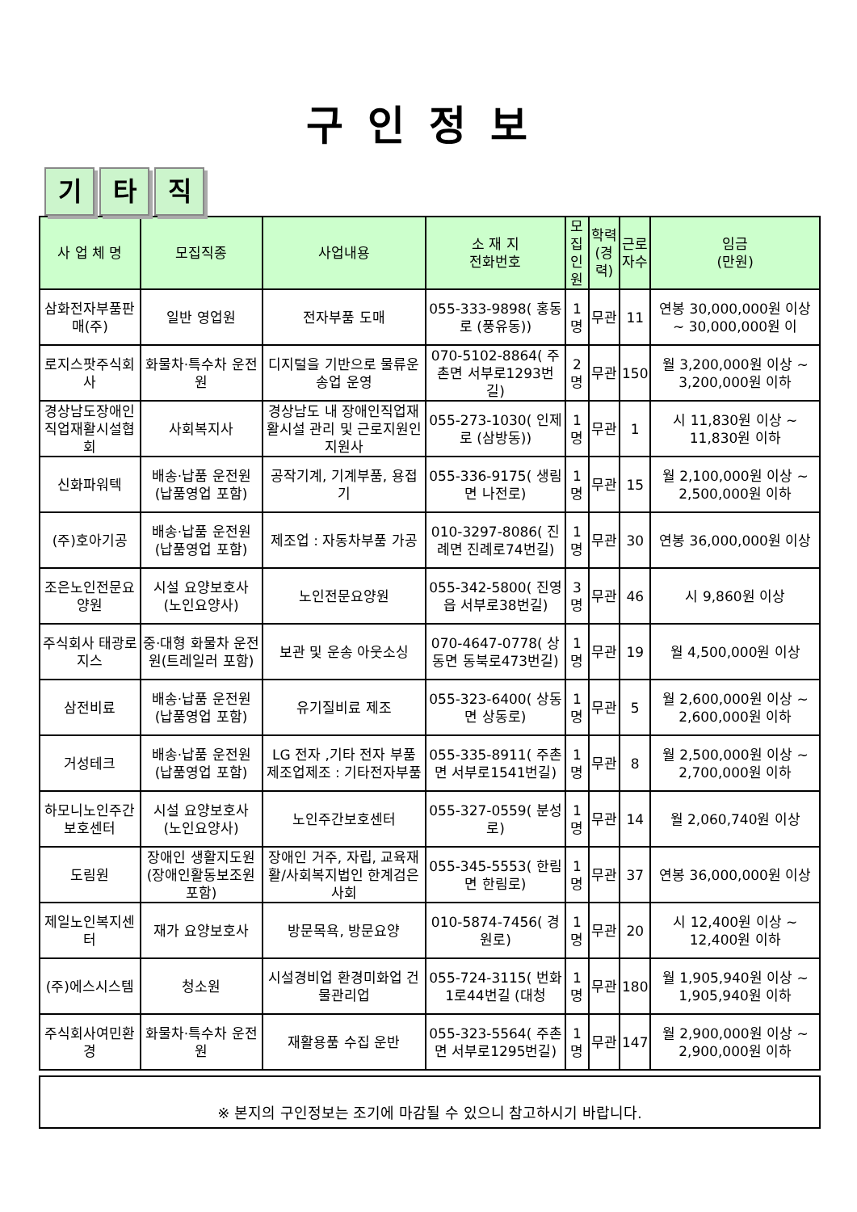구인정보
기 타 직
| 사 업 체 명 | 모집직종 | 사업내용 | 소 재 지 전화번호 | 모집 인원 | 학력 (경력) | 근로 자수 | 임금 (만원) |
| --- | --- | --- | --- | --- | --- | --- | --- |
| 삼화전자부품판매(주) | 일반 영업원 | 전자부품 도매 | 055-333-9898( 홍동로 (풍유동)) | 1명 | 무관 | 11 | 연봉 30,000,000원 이상 ~ 30,000,000원 이 |
| 로지스팟주식회사 | 화물차·특수차 운전원 | 디지털을 기반으로 물류운송업 운영 | 070-5102-8864( 주촌면 서부로1293번길) | 2명 | 무관 | 150 | 월 3,200,000원 이상 ~ 3,200,000원 이하 |
| 경상남도장애인직업재활시설협회 | 사회복지사 | 경상남도 내 장애인직업재활시설 관리 및 근로지원인 지원사 | 055-273-1030( 인제로 (삼방동)) | 1명 | 무관 | 1 | 시 11,830원 이상 ~ 11,830원 이하 |
| 신화파워텍 | 배송·납품 운전원 (납품영업 포함) | 공작기계, 기계부품, 용접기 | 055-336-9175( 생림면 나전로) | 1명 | 무관 | 15 | 월 2,100,000원 이상 ~ 2,500,000원 이하 |
| (주)호아기공 | 배송·납품 운전원 (납품영업 포함) | 제조업 : 자동차부품 가공 | 010-3297-8086( 진례면 진례로74번길) | 1명 | 무관 | 30 | 연봉 36,000,000원 이상 |
| 조은노인전문요양원 | 시설 요양보호사 (노인요양사) | 노인전문요양원 | 055-342-5800( 진영읍 서부로38번길) | 3명 | 무관 | 46 | 시 9,860원 이상 |
| 주식회사 태광로지스 | 중·대형 화물차 운전원(트레일러 포함) | 보관 및 운송 아웃소싱 | 070-4647-0778( 상동면 동북로473번길) | 1명 | 무관 | 19 | 월 4,500,000원 이상 |
| 삼전비료 | 배송·납품 운전원 (납품영업 포함) | 유기질비료 제조 | 055-323-6400( 상동면 상동로) | 1명 | 무관 | 5 | 월 2,600,000원 이상 ~ 2,600,000원 이하 |
| 거성테크 | 배송·납품 운전원 (납품영업 포함) | LG 전자 ,기타 전자 부품 제조업제조 : 기타전자부품 | 055-335-8911( 주촌면 서부로1541번길) | 1명 | 무관 | 8 | 월 2,500,000원 이상 ~ 2,700,000원 이하 |
| 하모니노인주간보호센터 | 시설 요양보호사 (노인요양사) | 노인주간보호센터 | 055-327-0559( 분성로) | 1명 | 무관 | 14 | 월 2,060,740원 이상 |
| 도림원 | 장애인 생활지도원(장애인활동보조원 포함) | 장애인 거주, 자립, 교육재활/사회복지법인 한계검은 사회 | 055-345-5553( 한림면 한림로) | 1명 | 무관 | 37 | 연봉 36,000,000원 이상 |
| 제일노인복지센터 | 재가 요양보호사 | 방문목욕, 방문요양 | 010-5874-7456( 경원로) | 1명 | 무관 | 20 | 시 12,400원 이상 ~ 12,400원 이하 |
| (주)에스시스템 | 청소원 | 시설경비업 환경미화업 건물관리업 | 055-724-3115( 번화1로44번길 (대청 | 1명 | 무관 | 180 | 월 1,905,940원 이상 ~ 1,905,940원 이하 |
| 주식회사여민환경 | 화물차·특수차 운전원 | 재활용품 수집 운반 | 055-323-5564( 주촌면 서부로1295번길) | 1명 | 무관 | 147 | 월 2,900,000원 이상 ~ 2,900,000원 이하 |
※ 본지의 구인정보는 조기에 마감될 수 있으니 참고하시기 바랍니다.